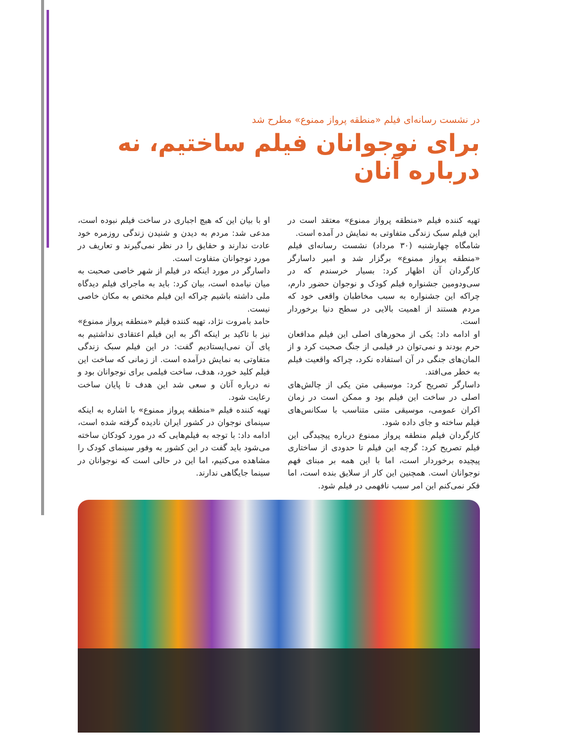در نشست رسانه‌ای فیلم «منطقه پرواز ممنوع» مطرح شد
برای نوجوانان فیلم ساختیم، نه درباره آنان
تهیه کننده فیلم «منطقه پرواز ممنوع» معتقد است در این فیلم سبک زندگی متفاوتی به نمایش در آمده است.
شامگاه چهارشنبه (۳۰ مرداد) نشست رسانه‌ای فیلم «منطقه پرواز ممنوع» برگزار شد و امیر داسارگر کارگردان آن اظهار کرد: بسیار خرسندم که در سی‌ودومین جشنواره فیلم کودک و نوجوان حضور دارم، چراکه این جشنواره به سبب مخاطبان واقعی خود که مردم هستند از اهمیت بالایی در سطح دنیا برخوردار است.
او ادامه داد: یکی از محورهای اصلی این فیلم مدافعان حرم بودند و نمی‌توان در فیلمی از جنگ صحبت کرد و از المان‌های جنگی در آن استفاده نکرد، چراکه واقعیت فیلم به خطر می‌افتد.
داسارگر تصریح کرد: موسیقی متن یکی از چالش‌های اصلی در ساخت این فیلم بود و ممکن است در زمان اکران عمومی، موسیقی متنی متناسب با سکانس‌های فیلم ساخته و جای داده شود.
کارگردان فیلم منطقه پرواز ممنوع درباره پیچیدگی این فیلم تصریح کرد: گرچه این فیلم تا حدودی از ساختاری پیچیده برخوردار است، اما با این همه بر مبنای فهم نوجوانان است. همچنین این کار از سلایق بنده است، اما فکر نمی‌کنم این امر سبب نافهمی در فیلم شود.
او با بیان این که هیچ اجباری در ساخت فیلم نبوده است، مدعی شد: مردم به دیدن و شنیدن زندگی روزمره خود عادت ندارند و حقایق را در نظر نمی‌گیرند و تعاریف در مورد نوجوانان متفاوت است.
داسارگر در مورد اینکه در فیلم از شهر خاصی صحبت به میان نیامده است، بیان کرد: باید به ماجرای فیلم دیدگاه ملی داشته باشیم چراکه این فیلم مختص به مکان خاصی نیست.
حامد بامروت نژاد، تهیه کننده فیلم «منطقه پرواز ممنوع» نیز با تاکید بر اینکه اگر به این فیلم اعتقادی نداشتیم به پای آن نمی‌ایستادیم گفت: در این فیلم سبک زندگی متفاوتی به نمایش درآمده است. از زمانی که ساخت این فیلم کلید خورد، هدف، ساخت فیلمی برای نوجوانان بود و نه درباره آنان و سعی شد این هدف تا پایان ساخت رعایت شود.
تهیه کننده فیلم «منطقه پرواز ممنوع» با اشاره به اینکه سینمای نوجوان در کشور ایران نادیده گرفته شده است، ادامه داد: با توجه به فیلم‌هایی که در مورد کودکان ساخته می‌شود باید گفت در این کشور به وفور سینمای کودک را مشاهده می‌کنیم، اما این در حالی است که نوجوانان در سینما جایگاهی ندارند.